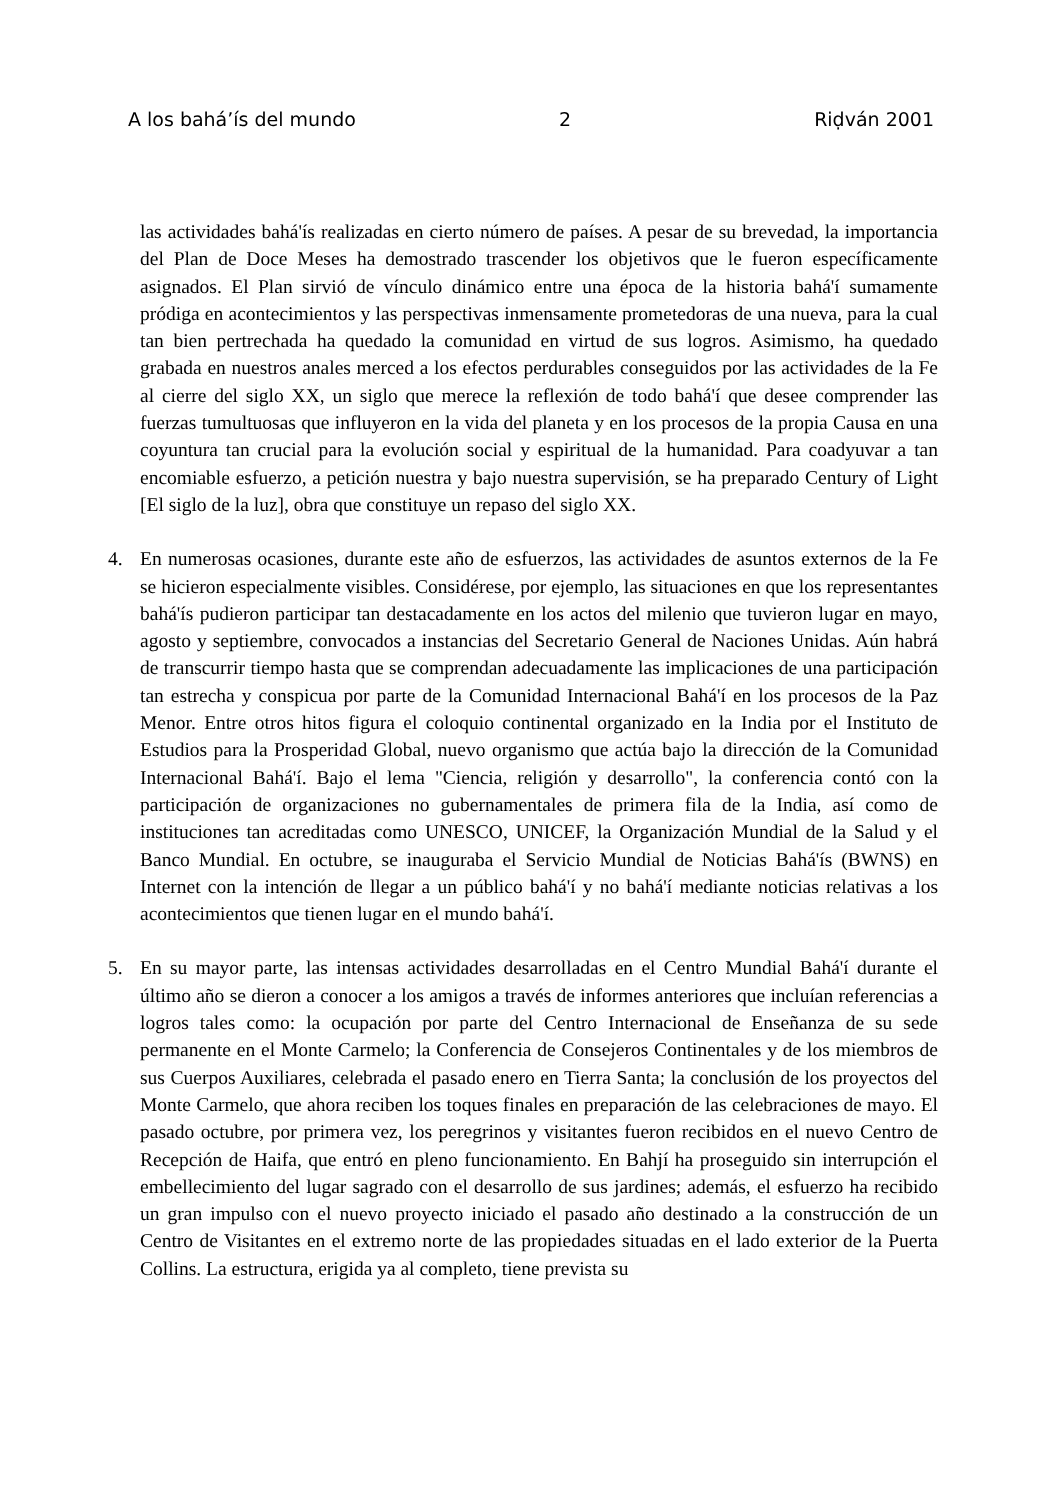A los bahá’ís del mundo 2 Riḍván 2001
las actividades bahá'ís realizadas en cierto número de países. A pesar de su brevedad, la importancia del Plan de Doce Meses ha demostrado trascender los objetivos que le fueron específicamente asignados. El Plan sirvió de vínculo dinámico entre una época de la historia bahá'í sumamente pródiga en acontecimientos y las perspectivas inmensamente prometedoras de una nueva, para la cual tan bien pertrechada ha quedado la comunidad en virtud de sus logros. Asimismo, ha quedado grabada en nuestros anales merced a los efectos perdurables conseguidos por las actividades de la Fe al cierre del siglo XX, un siglo que merece la reflexión de todo bahá'í que desee comprender las fuerzas tumultuosas que influyeron en la vida del planeta y en los procesos de la propia Causa en una coyuntura tan crucial para la evolución social y espiritual de la humanidad. Para coadyuvar a tan encomiable esfuerzo, a petición nuestra y bajo nuestra supervisión, se ha preparado Century of Light [El siglo de la luz], obra que constituye un repaso del siglo XX.
4. En numerosas ocasiones, durante este año de esfuerzos, las actividades de asuntos externos de la Fe se hicieron especialmente visibles. Considérese, por ejemplo, las situaciones en que los representantes bahá'ís pudieron participar tan destacadamente en los actos del milenio que tuvieron lugar en mayo, agosto y septiembre, convocados a instancias del Secretario General de Naciones Unidas. Aún habrá de transcurrir tiempo hasta que se comprendan adecuadamente las implicaciones de una participación tan estrecha y conspicua por parte de la Comunidad Internacional Bahá'í en los procesos de la Paz Menor. Entre otros hitos figura el coloquio continental organizado en la India por el Instituto de Estudios para la Prosperidad Global, nuevo organismo que actúa bajo la dirección de la Comunidad Internacional Bahá'í. Bajo el lema "Ciencia, religión y desarrollo", la conferencia contó con la participación de organizaciones no gubernamentales de primera fila de la India, así como de instituciones tan acreditadas como UNESCO, UNICEF, la Organización Mundial de la Salud y el Banco Mundial. En octubre, se inauguraba el Servicio Mundial de Noticias Bahá'ís (BWNS) en Internet con la intención de llegar a un público bahá'í y no bahá'í mediante noticias relativas a los acontecimientos que tienen lugar en el mundo bahá'í.
5. En su mayor parte, las intensas actividades desarrolladas en el Centro Mundial Bahá'í durante el último año se dieron a conocer a los amigos a través de informes anteriores que incluían referencias a logros tales como: la ocupación por parte del Centro Internacional de Enseñanza de su sede permanente en el Monte Carmelo; la Conferencia de Consejeros Continentales y de los miembros de sus Cuerpos Auxiliares, celebrada el pasado enero en Tierra Santa; la conclusión de los proyectos del Monte Carmelo, que ahora reciben los toques finales en preparación de las celebraciones de mayo. El pasado octubre, por primera vez, los peregrinos y visitantes fueron recibidos en el nuevo Centro de Recepción de Haifa, que entró en pleno funcionamiento. En Bahjí ha proseguido sin interrupción el embellecimiento del lugar sagrado con el desarrollo de sus jardines; además, el esfuerzo ha recibido un gran impulso con el nuevo proyecto iniciado el pasado año destinado a la construcción de un Centro de Visitantes en el extremo norte de las propiedades situadas en el lado exterior de la Puerta Collins. La estructura, erigida ya al completo, tiene prevista su